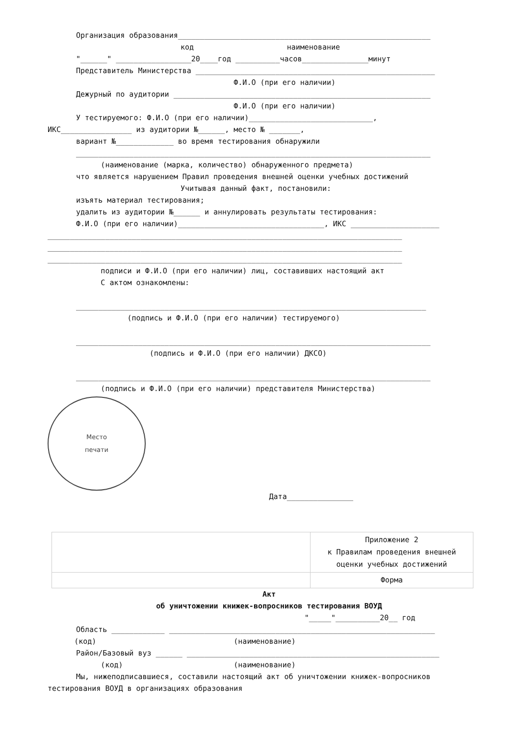Организация образования_________________________________________________________
код наименование
"______" _________________20____год __________часов_______________минут
Представитель Министерства ______________________________________________________
Ф.И.О (при его наличии)
Дежурный по аудитории __________________________________________________________
Ф.И.О (при его наличии)
У тестируемого: Ф.И.О (при его наличии)____________________________,
ИКС________________ из аудитории №______, место № _______,
вариант №_____________ во время тестирования обнаружили
________________________________________________________________________________
(наименование (марка, количество) обнаруженного предмета)
что является нарушением Правил проведения внешней оценки учебных достижений
Учитывая данный факт, постановили:
изъять материал тестирования;
удалить из аудитории №______ и аннулировать результаты тестирования:
Ф.И.О (при его наличии)_________________________________, ИКС ____________________
________________________________________________________________________________
________________________________________________________________________________
________________________________________________________________________________
подписи и Ф.И.О (при его наличии) лиц, составивших настоящий акт
С актом ознакомлены:
_______________________________________________________________________________
(подпись и Ф.И.О (при его наличии) тестируемого)
________________________________________________________________________________
(подпись и Ф.И.О (при его наличии) ДКСО)
________________________________________________________________________________
(подпись и Ф.И.О (при его наличии) представителя Министерства)
Место
печати
Дата_______________
| | Приложение 2 к Правилам проведения внешней оценки учебных достижений |
| | Форма |
Акт
об уничтожении книжек-вопросников тестирования ВОУД
"_____"__________20__ год
Область ____________ ____________________________________________________________
(код) (наименование)
Район/Базовый вуз ______ _________________________________________________________
(код) (наименование)
Мы, нижеподписавшиеся, составили настоящий акт об уничтожении книжек-вопросников
тестирования ВОУД в организациях образования